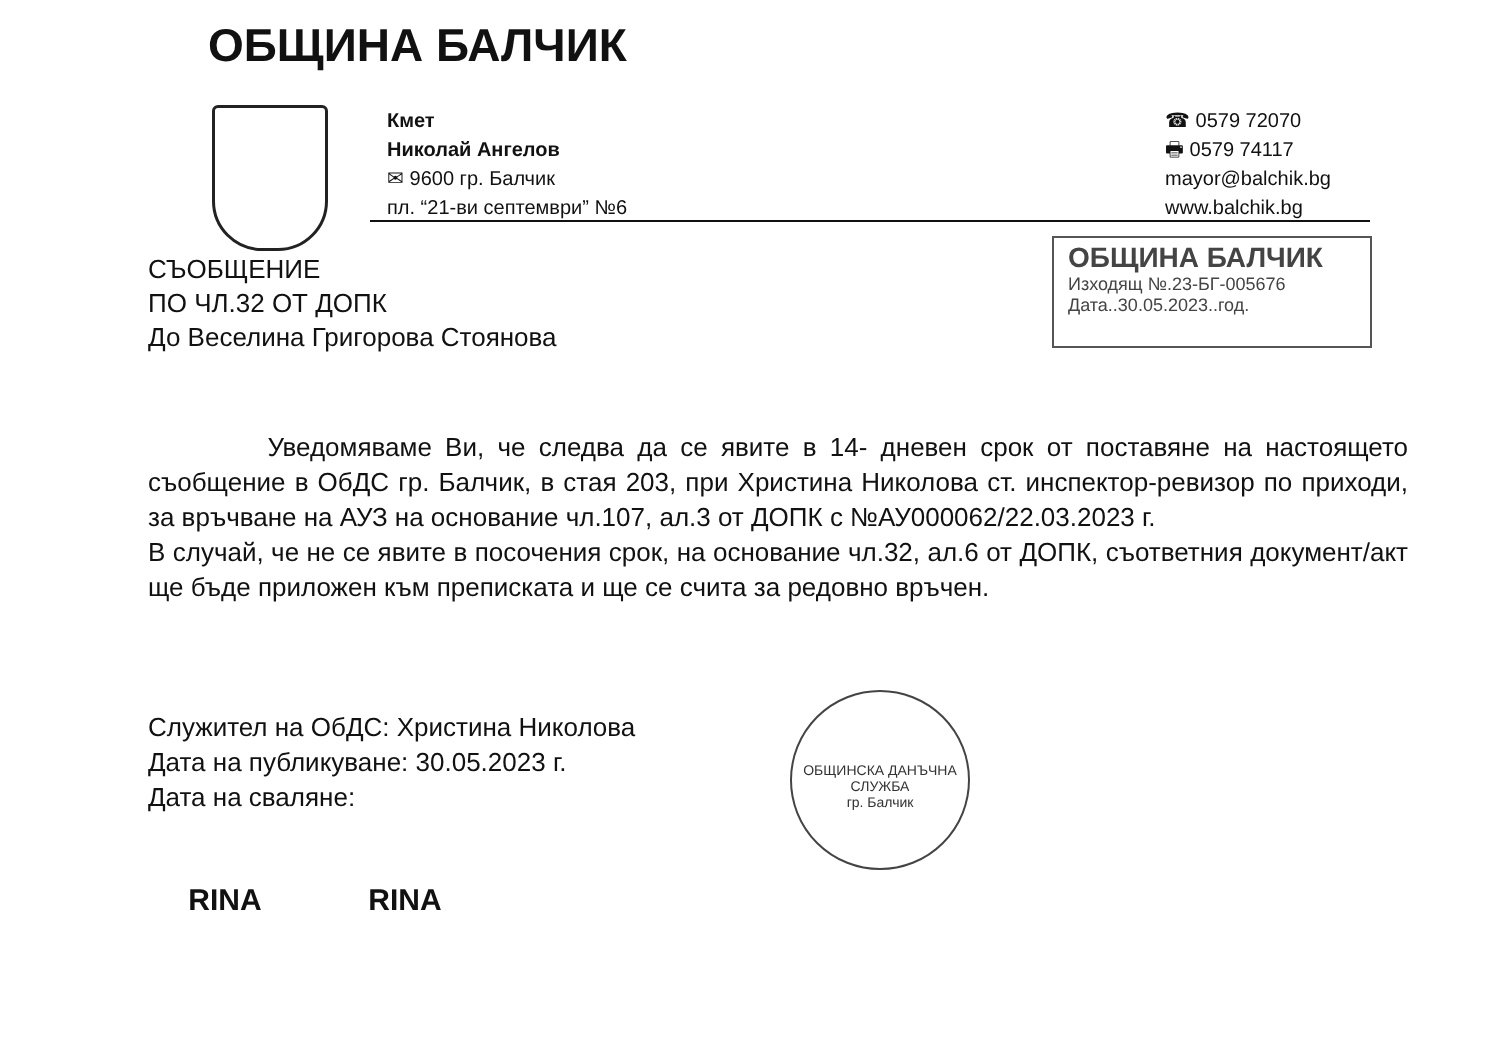ОБЩИНА БАЛЧИК
Кмет
Николай Ангелов
✉ 9600 гр. Балчик
пл. “21-ви септември” №6
☎ 0579 72070
🖶 0579 74117
mayor@balchik.bg
www.balchik.bg
СЪОБЩЕНИЕ
ПО ЧЛ.32 ОТ ДОПК
До Веселина Григорова Стоянова
ОБЩИНА БАЛЧИК
Изходящ №.23-БГ-005676
Дата..30.05.2023..год.
Уведомяваме Ви, че следва да се явите в 14- дневен срок от поставяне на настоящето съобщение в ОбДС гр. Балчик, в стая 203, при Христина Николова ст. инспектор-ревизор по приходи, за връчване на АУЗ на основание чл.107, ал.3 от ДОПК с №АУ000062/22.03.2023 г.
В случай, че не се явите в посочения срок, на основание чл.32, ал.6 от ДОПК, съответния документ/акт ще бъде приложен към преписката и ще се счита за редовно връчен.
Служител на ОбДС: Христина Николова
Дата на публикуване: 30.05.2023 г.
Дата на сваляне:
ОБЩИНСКА ДАНЪЧНА СЛУЖБА
гр. Балчик
RINA RINA